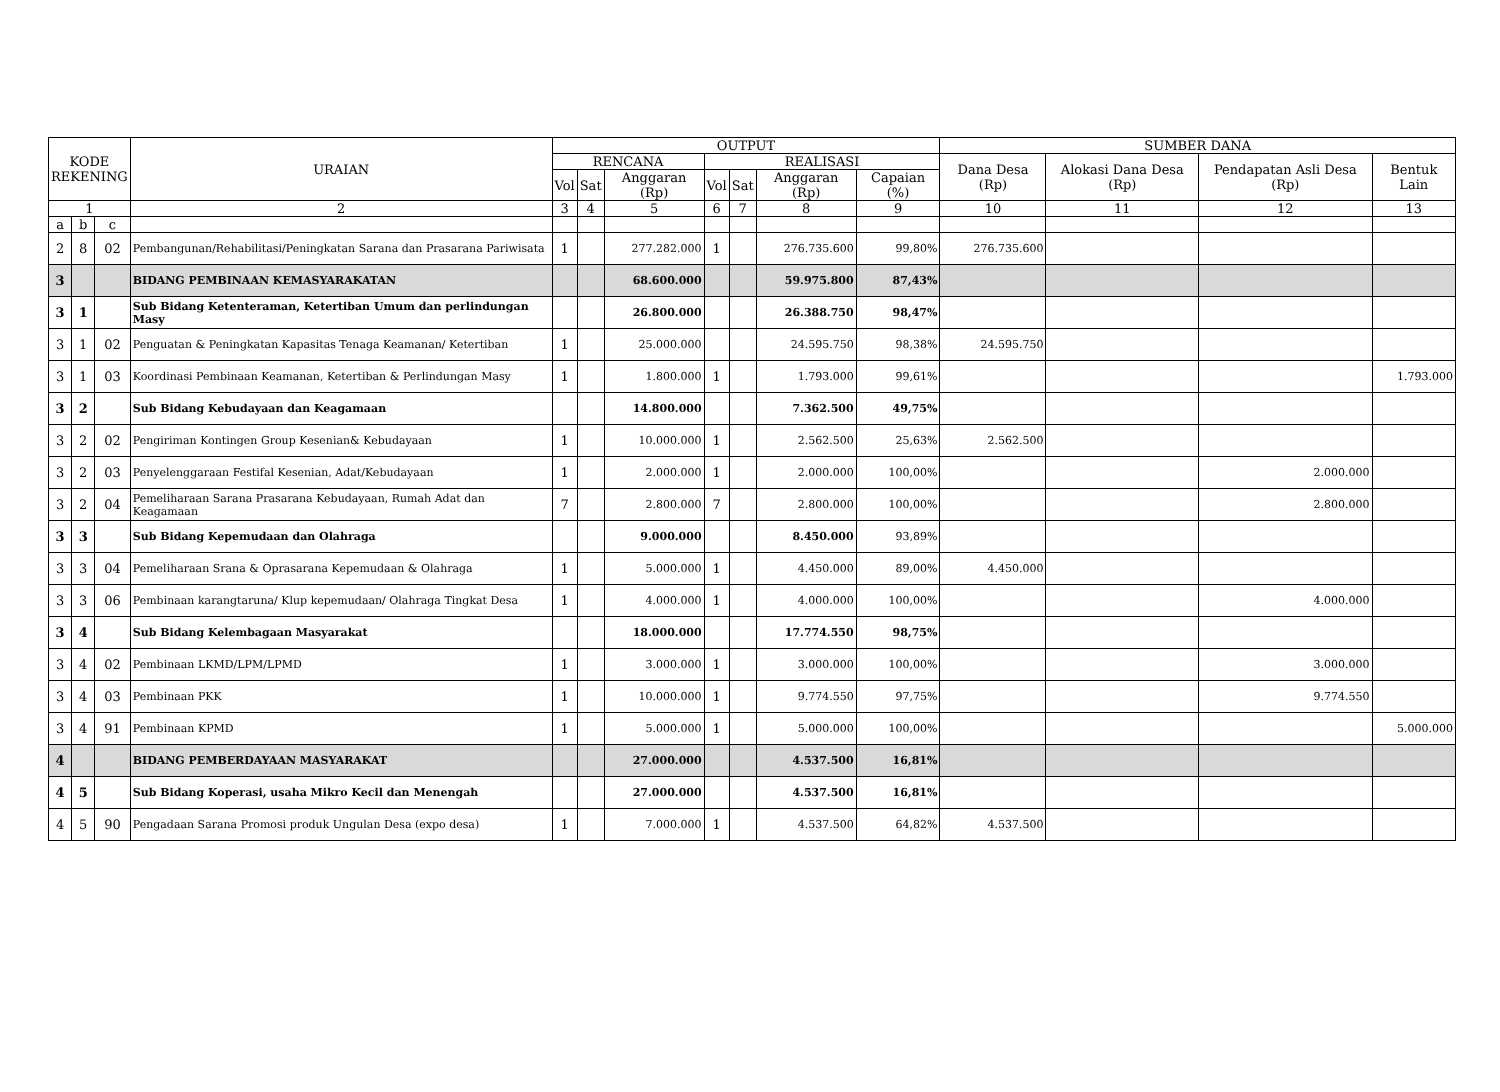| KODE REKENING | | | URAIAN | OUTPUT | | | | | | | SUMBER DANA | | | |
| --- | --- | --- | --- | --- | --- | --- | --- | --- | --- | --- | --- | --- | --- | --- |
| | | | | RENCANA | | | REALISASI | | | | Dana Desa (Rp) | Alokasi Dana Desa (Rp) | Pendapatan Asli Desa (Rp) | Bentuk Lain |
| | | | | Vol | Sat | Anggaran (Rp) | Vol | Sat | Anggaran (Rp) | Capaian (%) | | | | |
| 1 | | | 2 | 3 | 4 | 5 | 6 | 7 | 8 | 9 | 10 | 11 | 12 | 13 |
| a | b | c | | | | | | | | | | | | |
| 2 | 8 | 02 | Pembangunan/Rehabilitasi/Peningkatan Sarana dan Prasarana Pariwisata | 1 | | 277.282.000 | 1 | | 276.735.600 | 99,80% | 276.735.600 | | | |
| 3 | | | BIDANG PEMBINAAN KEMASYARAKATAN | | | 68.600.000 | | | 59.975.800 | 87,43% | | | | |
| 3 | 1 | | Sub Bidang Ketenteraman, Ketertiban Umum dan perlindungan Masy | | | 26.800.000 | | | 26.388.750 | 98,47% | | | | |
| 3 | 1 | 02 | Penguatan & Peningkatan Kapasitas Tenaga Keamanan/ Ketertiban | 1 | | 25.000.000 | | | 24.595.750 | 98,38% | 24.595.750 | | | |
| 3 | 1 | 03 | Koordinasi Pembinaan Keamanan, Ketertiban & Perlindungan Masy | 1 | | 1.800.000 | 1 | | 1.793.000 | 99,61% | | | | 1.793.000 |
| 3 | 2 | | Sub Bidang Kebudayaan dan Keagamaan | | | 14.800.000 | | | 7.362.500 | 49,75% | | | | |
| 3 | 2 | 02 | Pengiriman Kontingen Group Kesenian& Kebudayaan | 1 | | 10.000.000 | 1 | | 2.562.500 | 25,63% | 2.562.500 | | | |
| 3 | 2 | 03 | Penyelenggaraan Festifal Kesenian, Adat/Kebudayaan | 1 | | 2.000.000 | 1 | | 2.000.000 | 100,00% | | | 2.000.000 | |
| 3 | 2 | 04 | Pemeliharaan Sarana Prasarana Kebudayaan, Rumah Adat dan Keagamaan | 7 | | 2.800.000 | 7 | | 2.800.000 | 100,00% | | | 2.800.000 | |
| 3 | 3 | | Sub Bidang Kepemudaan dan Olahraga | | | 9.000.000 | | | 8.450.000 | 93,89% | | | | |
| 3 | 3 | 04 | Pemeliharaan Srana & Oprasarana Kepemudaan & Olahraga | 1 | | 5.000.000 | 1 | | 4.450.000 | 89,00% | 4.450.000 | | | |
| 3 | 3 | 06 | Pembinaan karangtaruna/ Klup kepemudaan/ Olahraga Tingkat Desa | 1 | | 4.000.000 | 1 | | 4.000.000 | 100,00% | | | 4.000.000 | |
| 3 | 4 | | Sub Bidang Kelembagaan Masyarakat | | | 18.000.000 | | | 17.774.550 | 98,75% | | | | |
| 3 | 4 | 02 | Pembinaan LKMD/LPM/LPMD | 1 | | 3.000.000 | 1 | | 3.000.000 | 100,00% | | | 3.000.000 | |
| 3 | 4 | 03 | Pembinaan PKK | 1 | | 10.000.000 | 1 | | 9.774.550 | 97,75% | | | 9.774.550 | |
| 3 | 4 | 91 | Pembinaan KPMD | 1 | | 5.000.000 | 1 | | 5.000.000 | 100,00% | | | | 5.000.000 |
| 4 | | | BIDANG PEMBERDAYAAN MASYARAKAT | | | 27.000.000 | | | 4.537.500 | 16,81% | | | | |
| 4 | 5 | | Sub Bidang Koperasi, usaha Mikro Kecil dan Menengah | | | 27.000.000 | | | 4.537.500 | 16,81% | | | | |
| 4 | 5 | 90 | Pengadaan Sarana Promosi produk Ungulan Desa (expo desa) | 1 | | 7.000.000 | 1 | | 4.537.500 | 64,82% | 4.537.500 | | | |